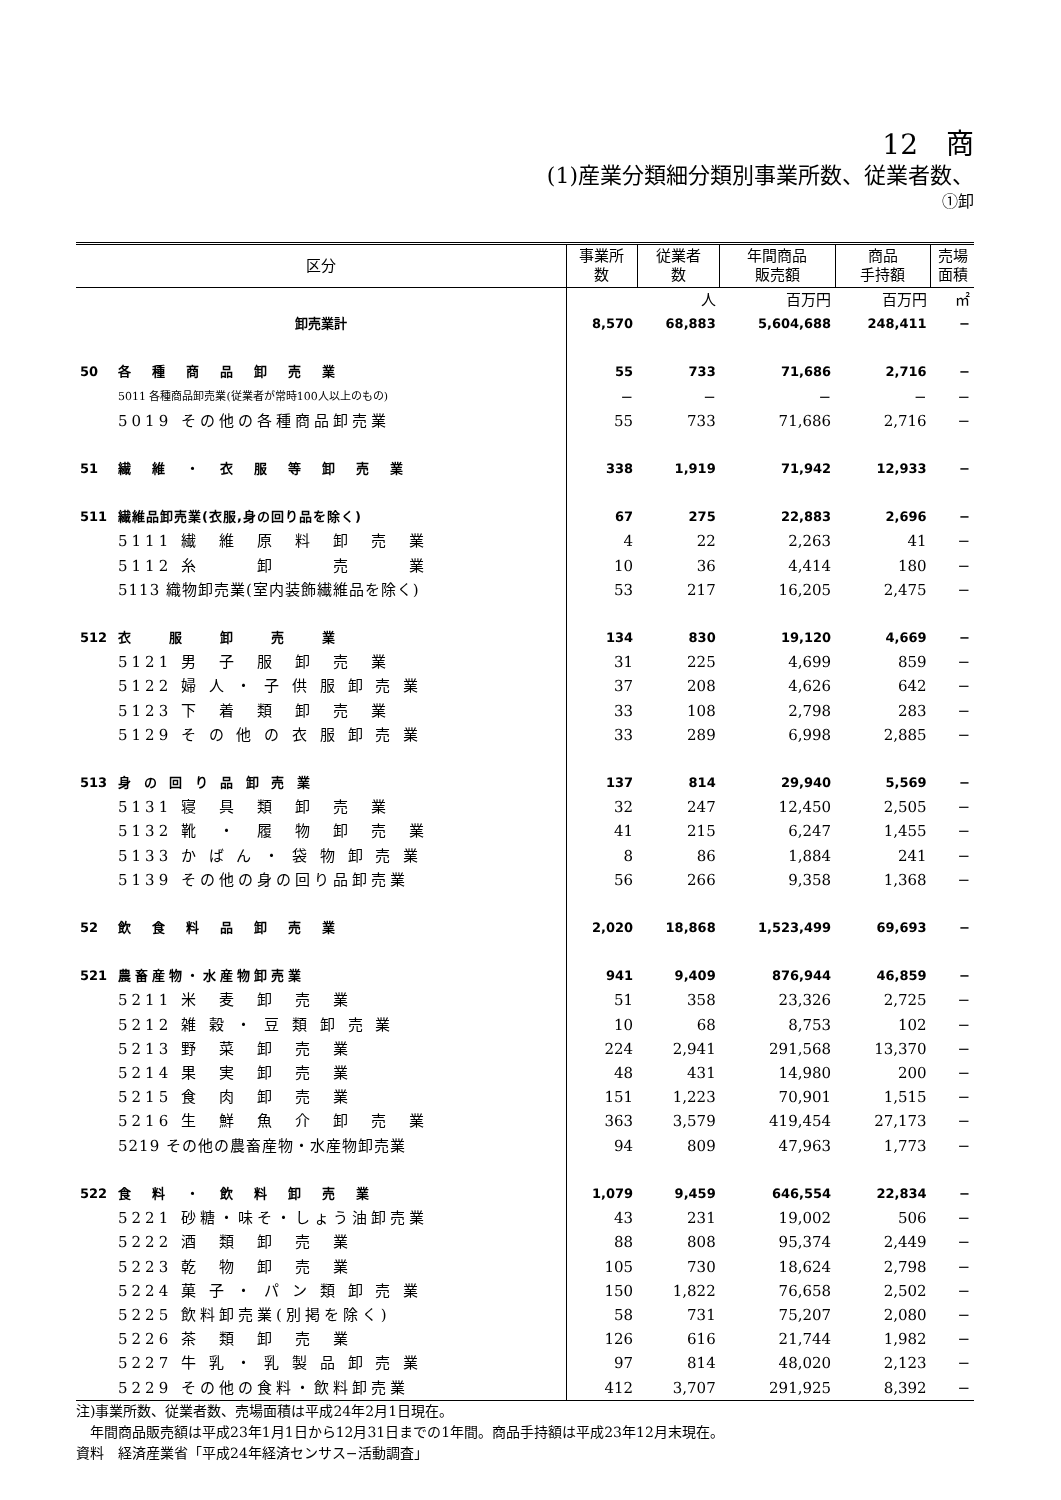12　商
(1)産業分類細分類別事業所数、従業者数、
①卸
| 区分 | | 事業所 数 | 従業者 数 | 年間商品 販売額 | 商品 手持額 | 売場 面積 |
| --- | --- | --- | --- | --- | --- | --- |
| | | | 人 | 百万円 | 百万円 | ㎡ |
| 卸売業計 | | 8,570 | 68,883 | 5,604,688 | 248,411 | − |
| 50 | 各 種 商 品 卸 売 業 | 55 | 733 | 71,686 | 2,716 | − |
| | 5011 各種商品卸売業(従業者が常時100人以上のもの) | − | − | − | − | − |
| | 5019 その他の各種商品卸売業 | 55 | 733 | 71,686 | 2,716 | − |
| 51 | 繊 維 ・ 衣 服 等 卸 売 業 | 338 | 1,919 | 71,942 | 12,933 | − |
| 511 | 繊維品卸売業(衣服,身の回り品を除く) | 67 | 275 | 22,883 | 2,696 | − |
| | 5111 繊 維 原 料 卸 売 業 | 4 | 22 | 2,263 | 41 | − |
| | 5112 糸 卸 売 業 | 10 | 36 | 4,414 | 180 | − |
| | 5113 織物卸売業(室内装飾繊維品を除く) | 53 | 217 | 16,205 | 2,475 | − |
| 512 | 衣 服 卸 売 業 | 134 | 830 | 19,120 | 4,669 | − |
| | 5121 男 子 服 卸 売 業 | 31 | 225 | 4,699 | 859 | − |
| | 5122 婦 人 ・ 子 供 服 卸 売 業 | 37 | 208 | 4,626 | 642 | − |
| | 5123 下 着 類 卸 売 業 | 33 | 108 | 2,798 | 283 | − |
| | 5129 そ の 他 の 衣 服 卸 売 業 | 33 | 289 | 6,998 | 2,885 | − |
| 513 | 身 の 回 り 品 卸 売 業 | 137 | 814 | 29,940 | 5,569 | − |
| | 5131 寝 具 類 卸 売 業 | 32 | 247 | 12,450 | 2,505 | − |
| | 5132 靴 ・ 履 物 卸 売 業 | 41 | 215 | 6,247 | 1,455 | − |
| | 5133 か ば ん ・ 袋 物 卸 売 業 | 8 | 86 | 1,884 | 241 | − |
| | 5139 その他の身の回り品卸売業 | 56 | 266 | 9,358 | 1,368 | − |
| 52 | 飲 食 料 品 卸 売 業 | 2,020 | 18,868 | 1,523,499 | 69,693 | − |
| 521 | 農畜産物・水産物卸売業 | 941 | 9,409 | 876,944 | 46,859 | − |
| | 5211 米 麦 卸 売 業 | 51 | 358 | 23,326 | 2,725 | − |
| | 5212 雑 穀 ・ 豆 類 卸 売 業 | 10 | 68 | 8,753 | 102 | − |
| | 5213 野 菜 卸 売 業 | 224 | 2,941 | 291,568 | 13,370 | − |
| | 5214 果 実 卸 売 業 | 48 | 431 | 14,980 | 200 | − |
| | 5215 食 肉 卸 売 業 | 151 | 1,223 | 70,901 | 1,515 | − |
| | 5216 生 鮮 魚 介 卸 売 業 | 363 | 3,579 | 419,454 | 27,173 | − |
| | 5219 その他の農畜産物・水産物卸売業 | 94 | 809 | 47,963 | 1,773 | − |
| 522 | 食 料 ・ 飲 料 卸 売 業 | 1,079 | 9,459 | 646,554 | 22,834 | − |
| | 5221 砂糖・味そ・しょう油卸売業 | 43 | 231 | 19,002 | 506 | − |
| | 5222 酒 類 卸 売 業 | 88 | 808 | 95,374 | 2,449 | − |
| | 5223 乾 物 卸 売 業 | 105 | 730 | 18,624 | 2,798 | − |
| | 5224 菓 子 ・ パ ン 類 卸 売 業 | 150 | 1,822 | 76,658 | 2,502 | − |
| | 5225 飲料卸売業(別掲を除く) | 58 | 731 | 75,207 | 2,080 | − |
| | 5226 茶 類 卸 売 業 | 126 | 616 | 21,744 | 1,982 | − |
| | 5227 牛 乳 ・ 乳 製 品 卸 売 業 | 97 | 814 | 48,020 | 2,123 | − |
| | 5229 その他の食料・飲料卸売業 | 412 | 3,707 | 291,925 | 8,392 | − |
注)事業所数、従業者数、売場面積は平成24年2月1日現在。
　年間商品販売額は平成23年1月1日から12月31日までの1年間。商品手持額は平成23年12月末現在。
資料　経済産業省「平成24年経済センサス−活動調査」